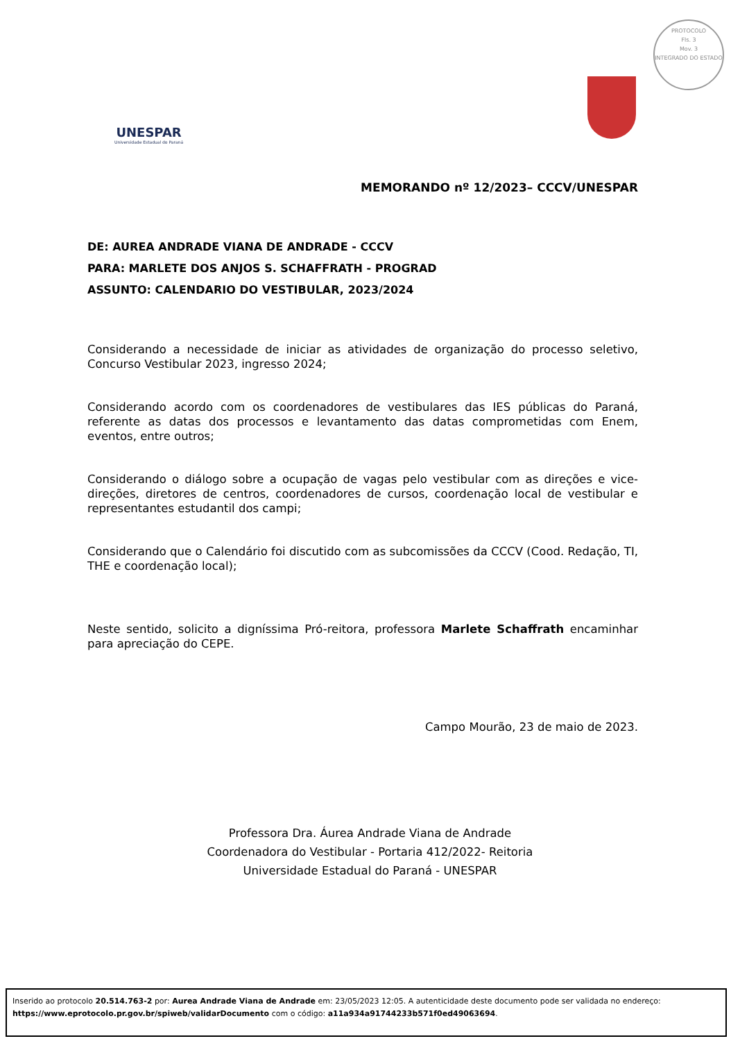PROTOCOLO
Fls. 3
Mov. 3
INTEGRADO DO ESTADO
UNESPAR
Universidade Estadual do Paraná
MEMORANDO nº 12/2023– CCCV/UNESPAR
DE: AUREA ANDRADE VIANA DE ANDRADE - CCCV
PARA: MARLETE DOS ANJOS S. SCHAFFRATH - PROGRAD
ASSUNTO: CALENDARIO DO VESTIBULAR, 2023/2024
Considerando a necessidade de iniciar as atividades de organização do processo seletivo, Concurso Vestibular 2023, ingresso 2024;
Considerando acordo com os coordenadores de vestibulares das IES públicas do Paraná, referente as datas dos processos e levantamento das datas comprometidas com Enem, eventos, entre outros;
Considerando o diálogo sobre a ocupação de vagas pelo vestibular com as direções e vice-direções, diretores de centros, coordenadores de cursos, coordenação local de vestibular e representantes estudantil dos campi;
Considerando que o Calendário foi discutido com as subcomissões da CCCV (Cood. Redação, TI, THE e coordenação local);
Neste sentido, solicito a digníssima Pró-reitora, professora Marlete Schaffrath encaminhar para apreciação do CEPE.
Campo Mourão, 23 de maio de 2023.
Professora Dra. Áurea Andrade Viana de Andrade
Coordenadora do Vestibular - Portaria 412/2022- Reitoria
Universidade Estadual do Paraná - UNESPAR
Inserido ao protocolo 20.514.763-2 por: Aurea Andrade Viana de Andrade em: 23/05/2023 12:05. A autenticidade deste documento pode ser validada no endereço: https://www.eprotocolo.pr.gov.br/spiweb/validarDocumento com o código: a11a934a91744233b571f0ed49063694.